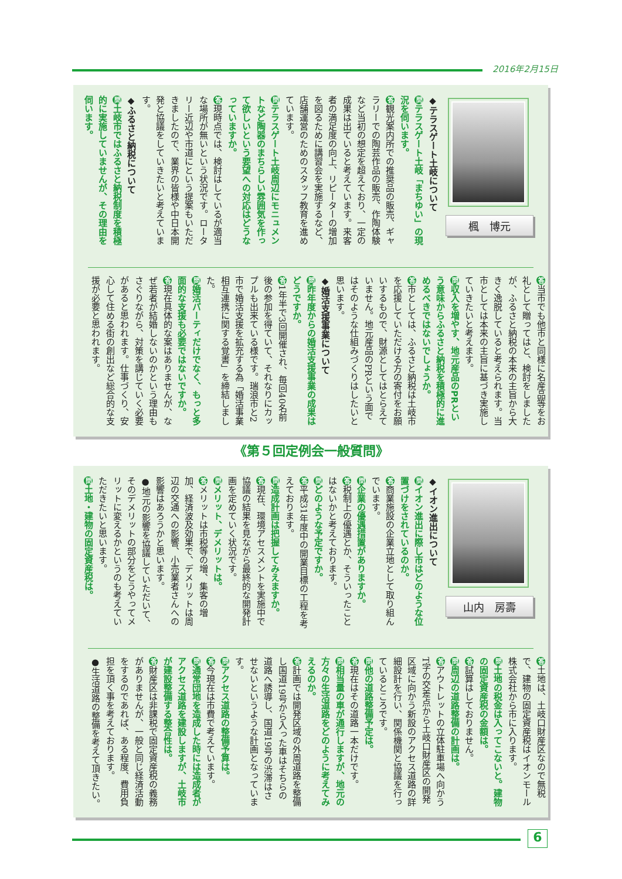2016年2月15日
楓　博元
◆テラスゲート土岐について
問テラスゲート土岐「まちゆい」の現況を伺います。
答観光案内所での推奨品の販売、ギャラリーでの陶芸作品の販売、作陶体験など当初の想定を超えており、一定の成果は出ていると考えています。来客者の満足度の向上、リピーターの増加を図るために講習会を実施するなど、店舗運営のためのスタッフ教育を進めています。
問テラスゲート土岐周辺にモニュメントなど陶器のまちらしい雰囲気を作って欲しいという要望への対応はどうなっていますか。
答現時点では、検討はしているが適当な場所が無いという状況です。ロータリー近辺や市道にという提案もいただきましたので、業界の皆様や中日本開発と協議をしていきたいと考えています。
◆ふるさと納税について
問土岐市ではふるさと納税制度を積極的に実施していませんが、その理由を伺います。
答当市でも他市と同様に名産品等をお礼として贈ってはと、検討をしましたが、ふるさと納税の本来の主旨から大きく逸脱していると考えられます。当市としては本来の主旨に基づき実施していきたいと考えます。
問収入を増やす、地元産品のPRという意味からふるさと納税を積極的に進めるべきではないでしょうか。
答市としては、ふるさと納税は土岐市を応援していただける方の寄付をお願いするもので、財源としてはとらえていません。地元産品のPRという面ではそのような仕組みづくりはしたいと思います。
◆婚活支援事業について
問昨年度からの婚活支援事業の成果はどうですか。
答 1年半で3回開催され、毎回40名前後の参加を得ていて、それなりにカップルも出来ている様です。瑞浪市と2市で婚活支援を拡充する為「婚活事業相互連携に関する覚書」を締結しました。
問婚活パーティだけでなく、もっと多面的な支援も必要ではないですか。
答現在具体的な案はありませんが、なぜ若者が結婚しないのかという理由もさぐりながら、対策を講じていく必要があると思われます。仕事づくり、安心して住める街の創出など総合的な支援が必要と思われます。
《第５回定例会一般質問》
山内　房壽
◆イオン進出について
問イオン進出に際し市はどのような位置づけをされているのか。
答商業施設の企業立地として取り組んでいます。
問企業の優遇措置がありますか。
答税制上の優遇とか、そういったことはないかと考えております。
問どのような予定ですか。
答平成31年度中の開業目標の工程を考えております。
問造成計画は把握してみえますか。
答現在、環境アセスメントを実施中で協議の結果を見ながら最終的な開発計画を定めていく状況です。
問メリット、デメリットは。
答メリットは市税等の増、集客の増加、経済波及効果で、デメリットは周辺の交通への影響、小売業者さんへの影響はあろうかと思います。
●地元の影響を協議していただいて、そのデメリットの部分をどうやってメリットに変えるかというのも考えていただきたいと思います。
問土地・建物の固定資産税は。
答土地は、土岐口財産区なので無税で、建物の固定資産税はイオンモール株式会社から市に入ります。
問土地の税金は入ってこないと。建物の固定資産税の金額は。
答試算はしておりません。
問周辺の道路整備の計画は。
答アウトレットの立体駐車場へ向かうT字の交差点から土岐口財産区の開発区域に向かう新設のアクセス道路の詳細設計を行い、関係機関と協議を行っているところです。
問他の道路整備予定は。
答現在はその道路一本だけです。
問相当量の車が通行しますが、地元の方々の生活道路をどのように考えてみえるのか。
答計画では開発区域の外周道路を整備し国道19号から入った車はそちらの道路へ誘導し、国道19号の渋滞はさせないというような計画となっています。
問アクセス道路の整備予算は。
答今現在は市費で考えています。
問通常団地を造成した時には造成者がアクセス道路を建設しますが、土岐市が建設整備する整合性は。
答財産区は非課税で固定資産税の義務がありませんが、一般と同じ経済活動をするのであれば、ある程度、費用負担を頂く事を考えております。
●生活道路の整備を考えて頂きたい。
6